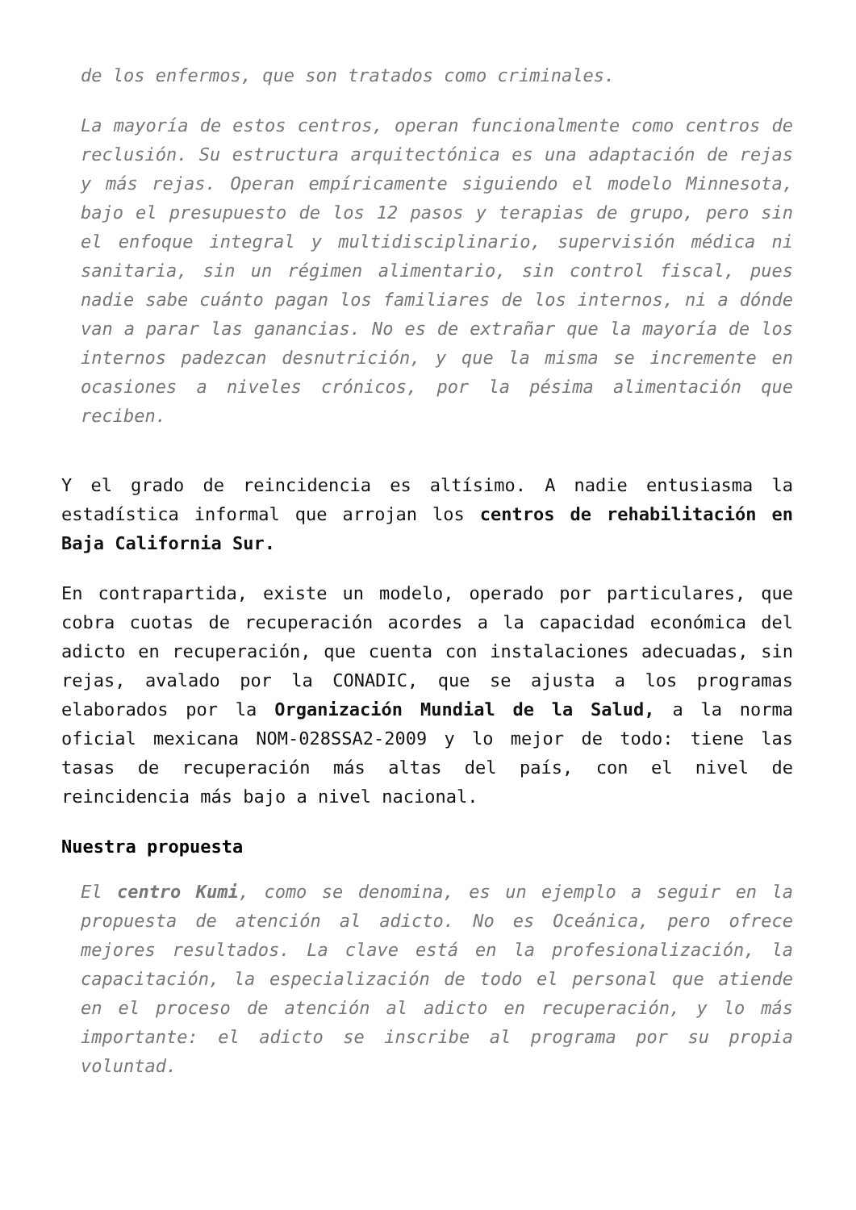de los enfermos, que son tratados como criminales.
La mayoría de estos centros, operan funcionalmente como centros de reclusión. Su estructura arquitectónica es una adaptación de rejas y más rejas. Operan empíricamente siguiendo el modelo Minnesota, bajo el presupuesto de los 12 pasos y terapias de grupo, pero sin el enfoque integral y multidisciplinario, supervisión médica ni sanitaria, sin un régimen alimentario, sin control fiscal, pues nadie sabe cuánto pagan los familiares de los internos, ni a dónde van a parar las ganancias. No es de extrañar que la mayoría de los internos padezcan desnutrición, y que la misma se incremente en ocasiones a niveles crónicos, por la pésima alimentación que reciben.
Y el grado de reincidencia es altísimo. A nadie entusiasma la estadística informal que arrojan los centros de rehabilitación en Baja California Sur.
En contrapartida, existe un modelo, operado por particulares, que cobra cuotas de recuperación acordes a la capacidad económica del adicto en recuperación, que cuenta con instalaciones adecuadas, sin rejas, avalado por la CONADIC, que se ajusta a los programas elaborados por la Organización Mundial de la Salud, a la norma oficial mexicana NOM-028SSA2-2009 y lo mejor de todo: tiene las tasas de recuperación más altas del país, con el nivel de reincidencia más bajo a nivel nacional.
Nuestra propuesta
El centro Kumi, como se denomina, es un ejemplo a seguir en la propuesta de atención al adicto. No es Oceánica, pero ofrece mejores resultados. La clave está en la profesionalización, la capacitación, la especialización de todo el personal que atiende en el proceso de atención al adicto en recuperación, y lo más importante: el adicto se inscribe al programa por su propia voluntad.